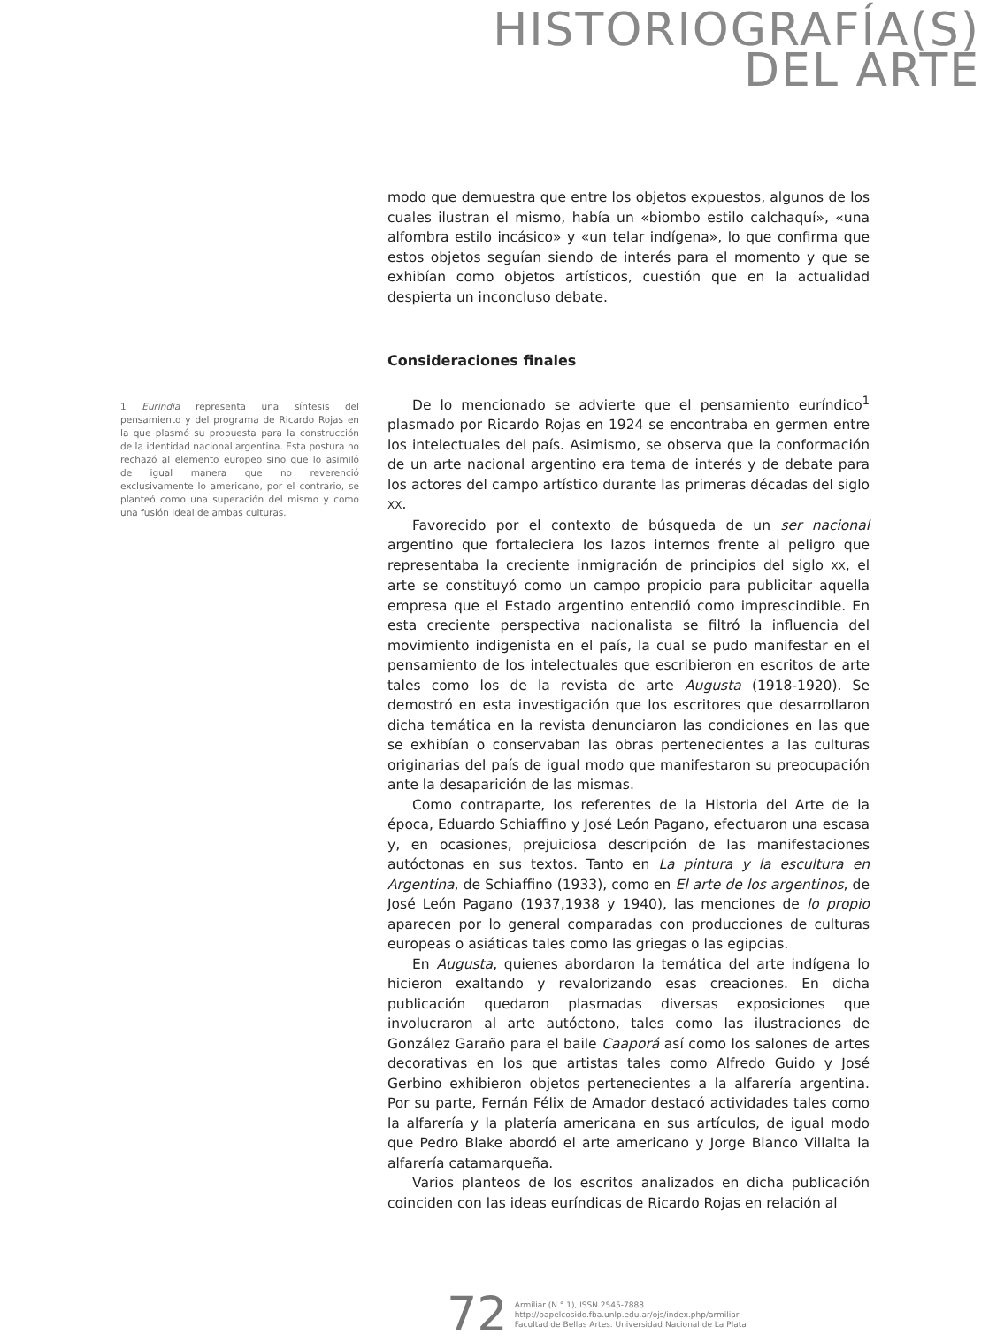HISTORIOGRAFÍA(S)
DEL ARTE
1 Eurindia representa una síntesis del pensamiento y del programa de Ricardo Rojas en la que plasmó su propuesta para la construcción de la identidad nacional argentina. Esta postura no rechazó al elemento europeo sino que lo asimiló de igual manera que no reverenció exclusivamente lo americano, por el contrario, se planteó como una superación del mismo y como una fusión ideal de ambas culturas.
modo que demuestra que entre los objetos expuestos, algunos de los cuales ilustran el mismo, había un «biombo estilo calchaquí», «una alfombra estilo incásico» y «un telar indígena», lo que confirma que estos objetos seguían siendo de interés para el momento y que se exhibían como objetos artísticos, cuestión que en la actualidad despierta un inconcluso debate.
Consideraciones finales
De lo mencionado se advierte que el pensamiento euríndico<sup>1</sup> plasmado por Ricardo Rojas en 1924 se encontraba en germen entre los intelectuales del país. Asimismo, se observa que la conformación de un arte nacional argentino era tema de interés y de debate para los actores del campo artístico durante las primeras décadas del siglo XX.
Favorecido por el contexto de búsqueda de un ser nacional argentino que fortaleciera los lazos internos frente al peligro que representaba la creciente inmigración de principios del siglo XX, el arte se constituyó como un campo propicio para publicitar aquella empresa que el Estado argentino entendió como imprescindible. En esta creciente perspectiva nacionalista se filtró la influencia del movimiento indigenista en el país, la cual se pudo manifestar en el pensamiento de los intelectuales que escribieron en escritos de arte tales como los de la revista de arte Augusta (1918-1920). Se demostró en esta investigación que los escritores que desarrollaron dicha temática en la revista denunciaron las condiciones en las que se exhibían o conservaban las obras pertenecientes a las culturas originarias del país de igual modo que manifestaron su preocupación ante la desaparición de las mismas.
Como contraparte, los referentes de la Historia del Arte de la época, Eduardo Schiaffino y José León Pagano, efectuaron una escasa y, en ocasiones, prejuiciosa descripción de las manifestaciones autóctonas en sus textos. Tanto en La pintura y la escultura en Argentina, de Schiaffino (1933), como en El arte de los argentinos, de José León Pagano (1937,1938 y 1940), las menciones de lo propio aparecen por lo general comparadas con producciones de culturas europeas o asiáticas tales como las griegas o las egipcias.
En Augusta, quienes abordaron la temática del arte indígena lo hicieron exaltando y revalorizando esas creaciones. En dicha publicación quedaron plasmadas diversas exposiciones que involucraron al arte autóctono, tales como las ilustraciones de González Garaño para el baile Caaporá así como los salones de artes decorativas en los que artistas tales como Alfredo Guido y José Gerbino exhibieron objetos pertenecientes a la alfarería argentina. Por su parte, Fernán Félix de Amador destacó actividades tales como la alfarería y la platería americana en sus artículos, de igual modo que Pedro Blake abordó el arte americano y Jorge Blanco Villalta la alfarería catamarqueña.
Varios planteos de los escritos analizados en dicha publicación coinciden con las ideas euríndicas de Ricardo Rojas en relación al
72
Armiliar (N.° 1), ISSN 2545-7888
http://papelcosido.fba.unlp.edu.ar/ojs/index.php/armiliar
Facultad de Bellas Artes. Universidad Nacional de La Plata